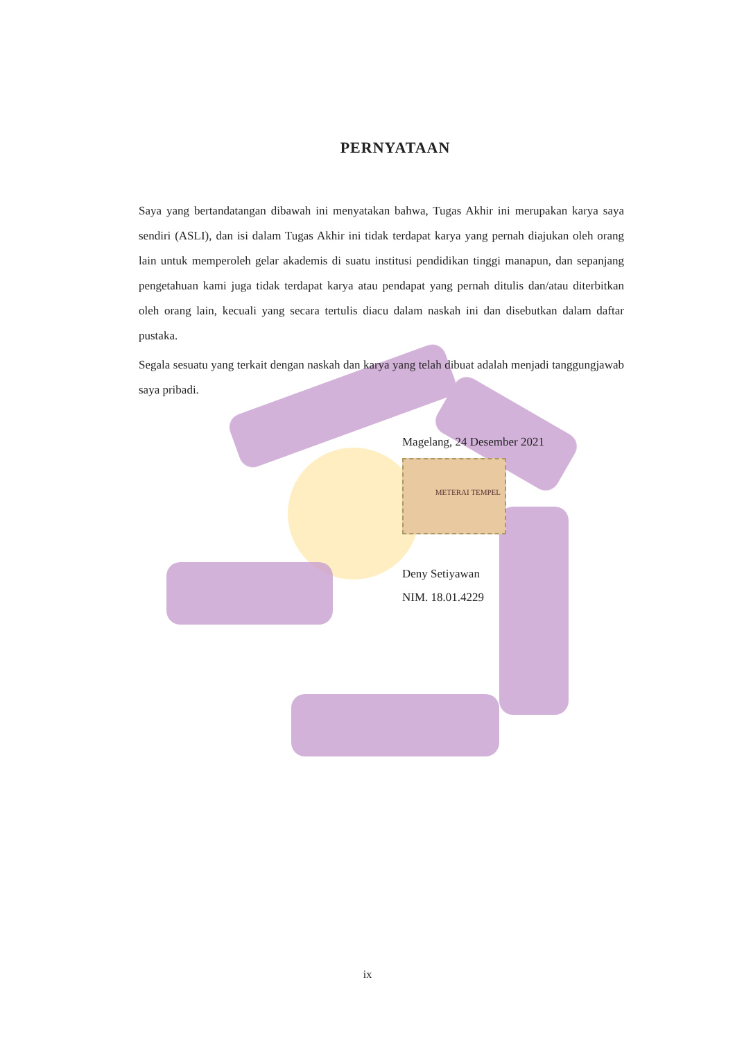PERNYATAAN
Saya yang bertandatangan dibawah ini menyatakan bahwa, Tugas Akhir ini merupakan karya saya sendiri (ASLI), dan isi dalam Tugas Akhir ini tidak terdapat karya yang pernah diajukan oleh orang lain untuk memperoleh gelar akademis di suatu institusi pendidikan tinggi manapun, dan sepanjang pengetahuan kami juga tidak terdapat karya atau pendapat yang pernah ditulis dan/atau diterbitkan oleh orang lain, kecuali yang secara tertulis diacu dalam naskah ini dan disebutkan dalam daftar pustaka.
Segala sesuatu yang terkait dengan naskah dan karya yang telah dibuat adalah menjadi tanggungjawab saya pribadi.
Magelang, 24 Desember 2021
METERAI TEMPEL
Deny Setiyawan
NIM. 18.01.4229
ix